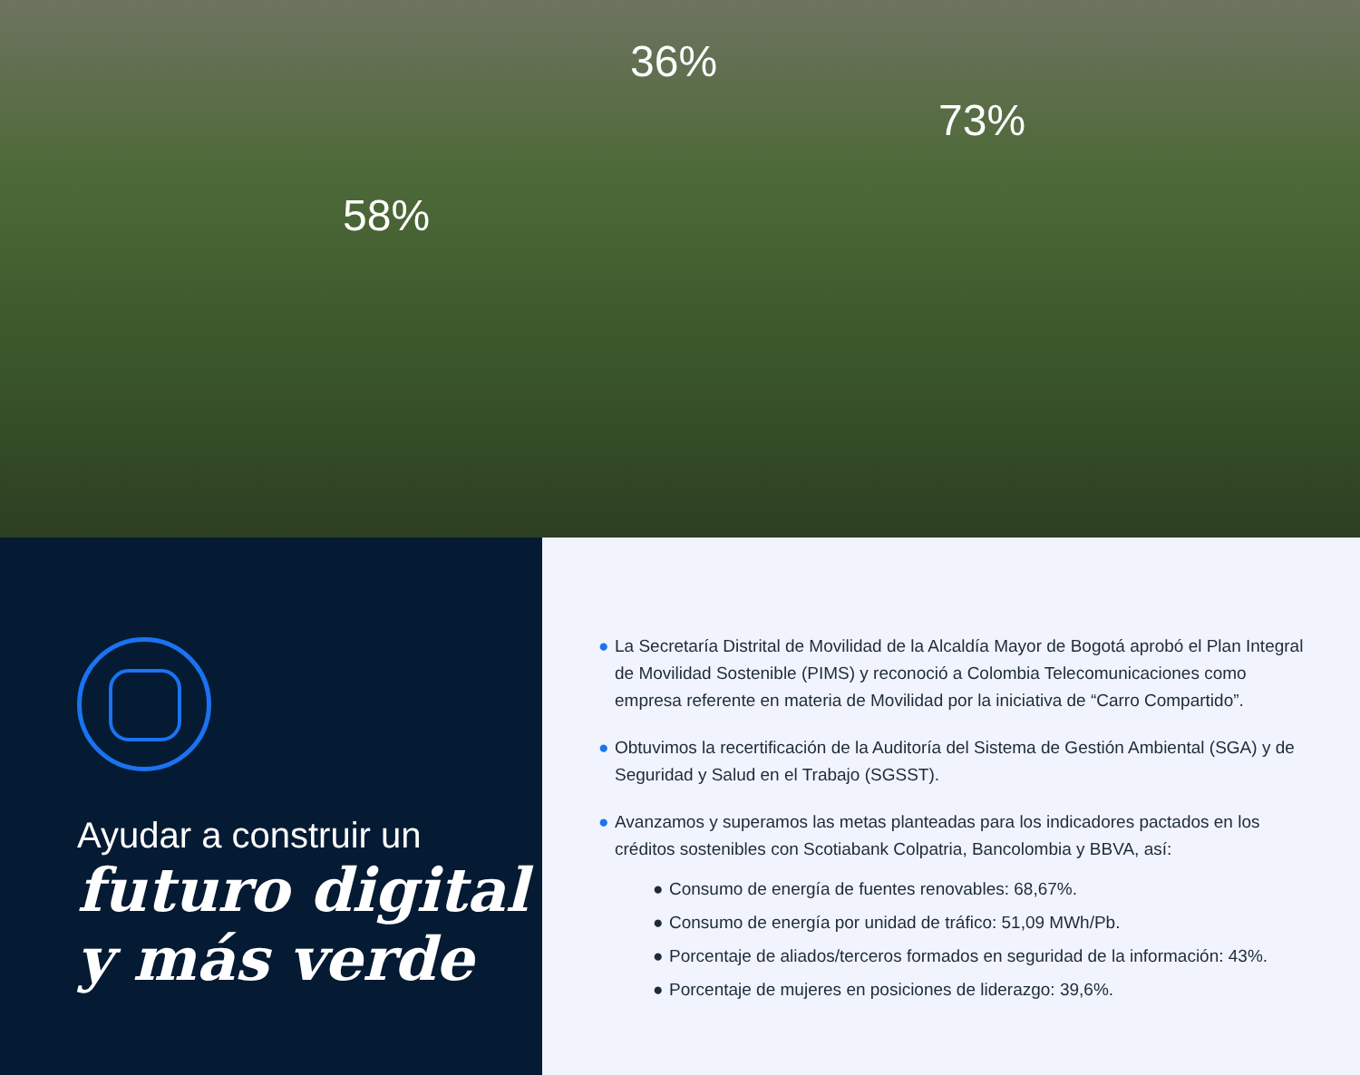58%
36%
73%
Ayudar a construir un
futuro digital
y más verde
● La Secretaría Distrital de Movilidad de la Alcaldía Mayor de Bogotá aprobó el Plan Integral de Movilidad Sostenible (PIMS) y reconoció a Colombia Telecomunicaciones como empresa referente en materia de Movilidad por la iniciativa de “Carro Compartido”.
● Obtuvimos la recertificación de la Auditoría del Sistema de Gestión Ambiental (SGA) y de Seguridad y Salud en el Trabajo (SGSST).
● Avanzamos y superamos las metas planteadas para los indicadores pactados en los créditos sostenibles con Scotiabank Colpatria, Bancolombia y BBVA, así:
● Consumo de energía de fuentes renovables: 68,67%.
● Consumo de energía por unidad de tráfico: 51,09 MWh/Pb.
● Porcentaje de aliados/terceros formados en seguridad de la información: 43%.
● Porcentaje de mujeres en posiciones de liderazgo: 39,6%.